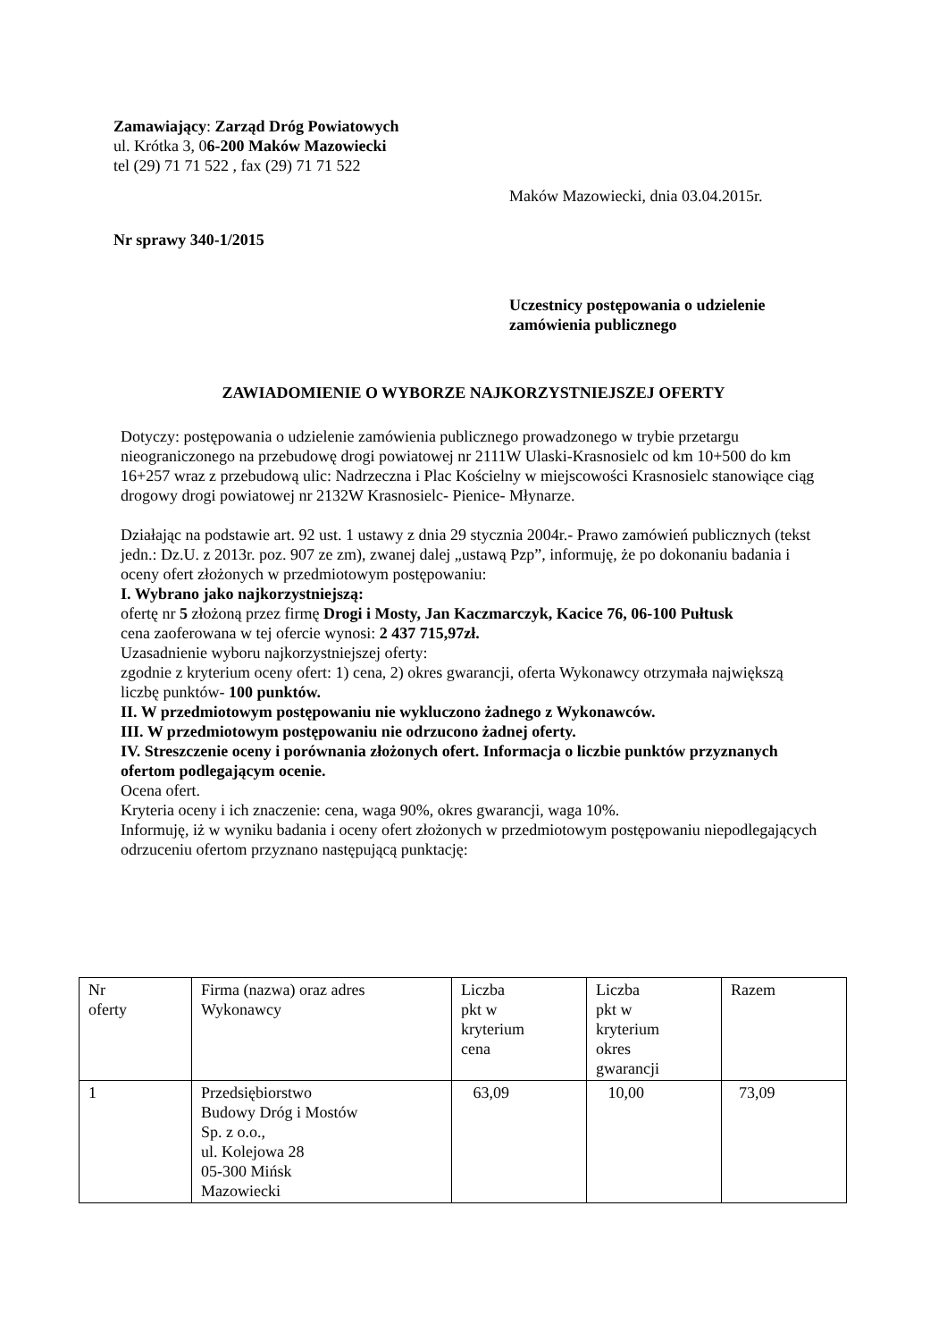Zamawiający: Zarząd Dróg Powiatowych
ul. Krótka 3, 06-200 Maków Mazowiecki
tel (29) 71 71 522 , fax (29) 71 71 522
Maków Mazowiecki, dnia 03.04.2015r.
Nr sprawy 340-1/2015
Uczestnicy postępowania o udzielenie
zamówienia publicznego
ZAWIADOMIENIE O WYBORZE NAJKORZYSTNIEJSZEJ OFERTY
Dotyczy: postępowania o udzielenie zamówienia publicznego prowadzonego w trybie przetargu nieograniczonego na przebudowę drogi powiatowej nr 2111W Ulaski-Krasnosielc od km 10+500 do km 16+257 wraz z przebudową ulic: Nadrzeczna i Plac Kościelny w miejscowości Krasnosielc stanowiące ciąg drogowy drogi powiatowej nr 2132W Krasnosielc- Pienice- Młynarze.
Działając na podstawie art. 92 ust. 1 ustawy z dnia 29 stycznia 2004r.- Prawo zamówień publicznych (tekst jedn.: Dz.U. z 2013r. poz. 907 ze zm), zwanej dalej „ustawą Pzp”, informuję, że po dokonaniu badania i oceny ofert złożonych w przedmiotowym postępowaniu:
I. Wybrano jako najkorzystniejszą:
ofertę nr 5 złożoną przez firmę Drogi i Mosty, Jan Kaczmarczyk, Kacice 76, 06-100 Pułtusk
cena zaoferowana w tej ofercie wynosi: 2 437 715,97zł.
Uzasadnienie wyboru najkorzystniejszej oferty:
zgodnie z kryterium oceny ofert: 1) cena, 2) okres gwarancji, oferta Wykonawcy otrzymała największą liczbę punktów- 100 punktów.
II. W przedmiotowym postępowaniu nie wykluczono żadnego z Wykonawców.
III. W przedmiotowym postępowaniu nie odrzucono żadnej oferty.
IV. Streszczenie oceny i porównania złożonych ofert. Informacja o liczbie punktów przyznanych ofertom podlegającym ocenie.
Ocena ofert.
Kryteria oceny i ich znaczenie: cena, waga 90%, okres gwarancji, waga 10%.
Informuję, iż w wyniku badania i oceny ofert złożonych w przedmiotowym postępowaniu niepodlegających odrzuceniu ofertom przyznano następującą punktację:
| Nr oferty | Firma (nazwa) oraz adres Wykonawcy | Liczba pkt w kryterium cena | Liczba pkt w kryterium okres gwarancji | Razem |
| 1 | Przedsiębiorstwo Budowy Dróg i Mostów Sp. z o.o., ul. Kolejowa 28 05-300 Mińsk Mazowiecki | 63,09 | 10,00 | 73,09 |